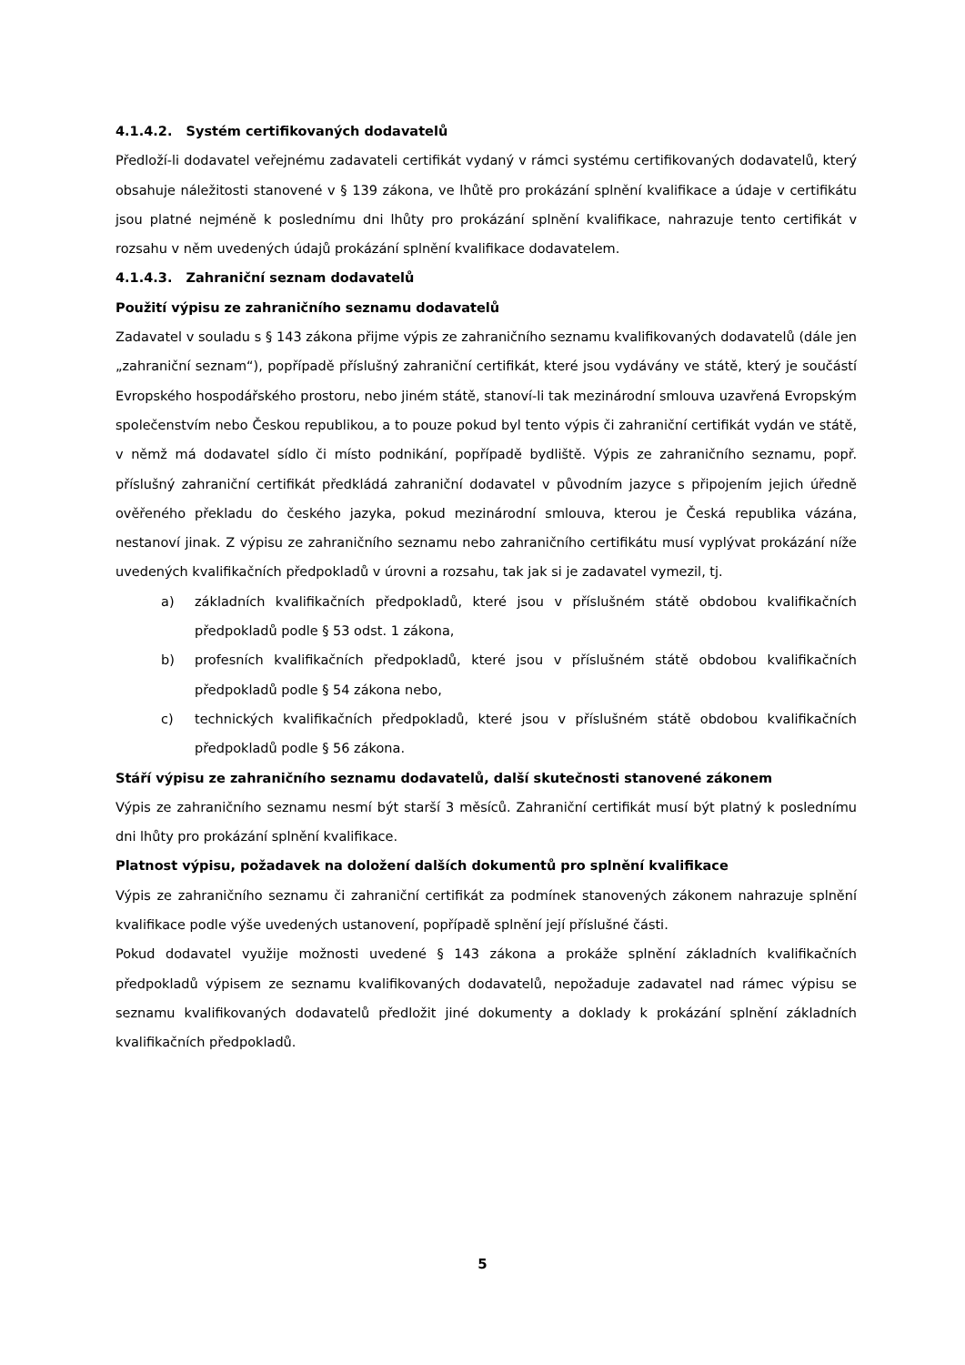4.1.4.2. Systém certifikovaných dodavatelů
Předloží-li dodavatel veřejnému zadavateli certifikát vydaný v rámci systému certifikovaných dodavatelů, který obsahuje náležitosti stanovené v § 139 zákona, ve lhůtě pro prokázání splnění kvalifikace a údaje v certifikátu jsou platné nejméně k poslednímu dni lhůty pro prokázání splnění kvalifikace, nahrazuje tento certifikát v rozsahu v něm uvedených údajů prokázání splnění kvalifikace dodavatelem.
4.1.4.3. Zahraniční seznam dodavatelů
Použití výpisu ze zahraničního seznamu dodavatelů
Zadavatel v souladu s § 143 zákona přijme výpis ze zahraničního seznamu kvalifikovaných dodavatelů (dále jen „zahraniční seznam“), popřípadě příslušný zahraniční certifikát, které jsou vydávány ve státě, který je součástí Evropského hospodářského prostoru, nebo jiném státě, stanoví-li tak mezinárodní smlouva uzavřená Evropským společenstvím nebo Českou republikou, a to pouze pokud byl tento výpis či zahraniční certifikát vydán ve státě, v němž má dodavatel sídlo či místo podnikání, popřípadě bydliště. Výpis ze zahraničního seznamu, popř. příslušný zahraniční certifikát předkládá zahraniční dodavatel v původním jazyce s připojením jejich úředně ověřeného překladu do českého jazyka, pokud mezinárodní smlouva, kterou je Česká republika vázána, nestanoví jinak. Z výpisu ze zahraničního seznamu nebo zahraničního certifikátu musí vyplývat prokázání níže uvedených kvalifikačních předpokladů v úrovni a rozsahu, tak jak si je zadavatel vymezil, tj.
a) základních kvalifikačních předpokladů, které jsou v příslušném státě obdobou kvalifikačních předpokladů podle § 53 odst. 1 zákona,
b) profesních kvalifikačních předpokladů, které jsou v příslušném státě obdobou kvalifikačních předpokladů podle § 54 zákona nebo,
c) technických kvalifikačních předpokladů, které jsou v příslušném státě obdobou kvalifikačních předpokladů podle § 56 zákona.
Stáří výpisu ze zahraničního seznamu dodavatelů, další skutečnosti stanovené zákonem
Výpis ze zahraničního seznamu nesmí být starší 3 měsíců. Zahraniční certifikát musí být platný k poslednímu dni lhůty pro prokázání splnění kvalifikace.
Platnost výpisu, požadavek na doložení dalších dokumentů pro splnění kvalifikace
Výpis ze zahraničního seznamu či zahraniční certifikát za podmínek stanovených zákonem nahrazuje splnění kvalifikace podle výše uvedených ustanovení, popřípadě splnění její příslušné části.
Pokud dodavatel využije možnosti uvedené § 143 zákona a prokáže splnění základních kvalifikačních předpokladů výpisem ze seznamu kvalifikovaných dodavatelů, nepožaduje zadavatel nad rámec výpisu se seznamu kvalifikovaných dodavatelů předložit jiné dokumenty a doklady k prokázání splnění základních kvalifikačních předpokladů.
5